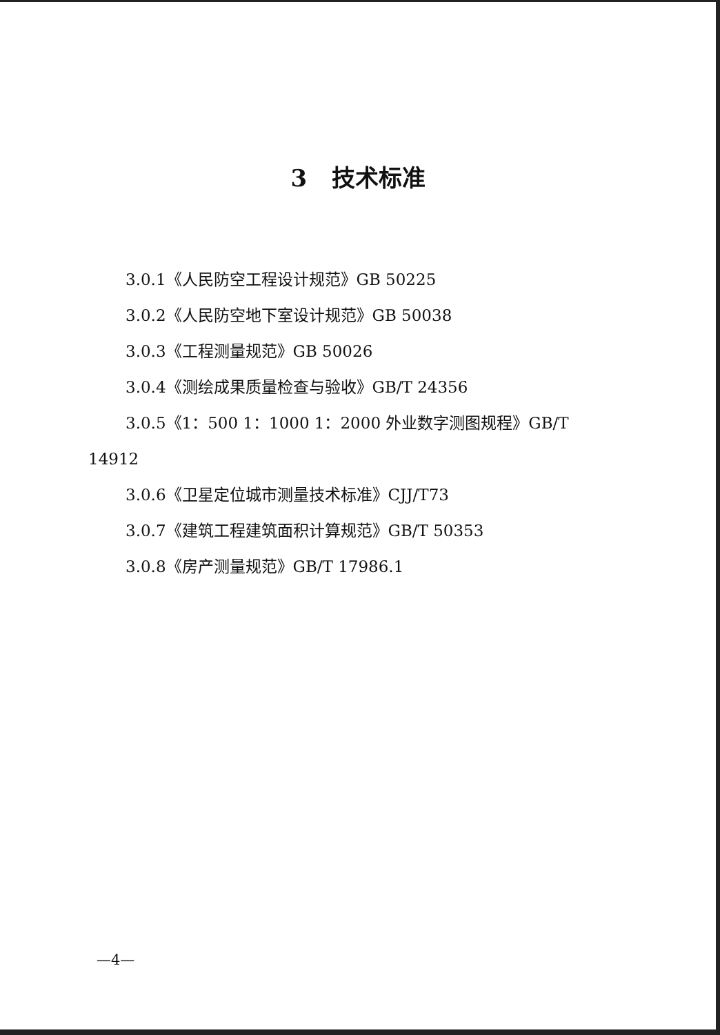3 技术标准
3.0.1《人民防空工程设计规范》GB 50225
3.0.2《人民防空地下室设计规范》GB 50038
3.0.3《工程测量规范》GB 50026
3.0.4《测绘成果质量检查与验收》GB/T 24356
3.0.5《1：500 1：1000 1：2000 外业数字测图规程》GB/T
14912
3.0.6《卫星定位城市测量技术标准》CJJ/T73
3.0.7《建筑工程建筑面积计算规范》GB/T 50353
3.0.8《房产测量规范》GB/T 17986.1
—4—